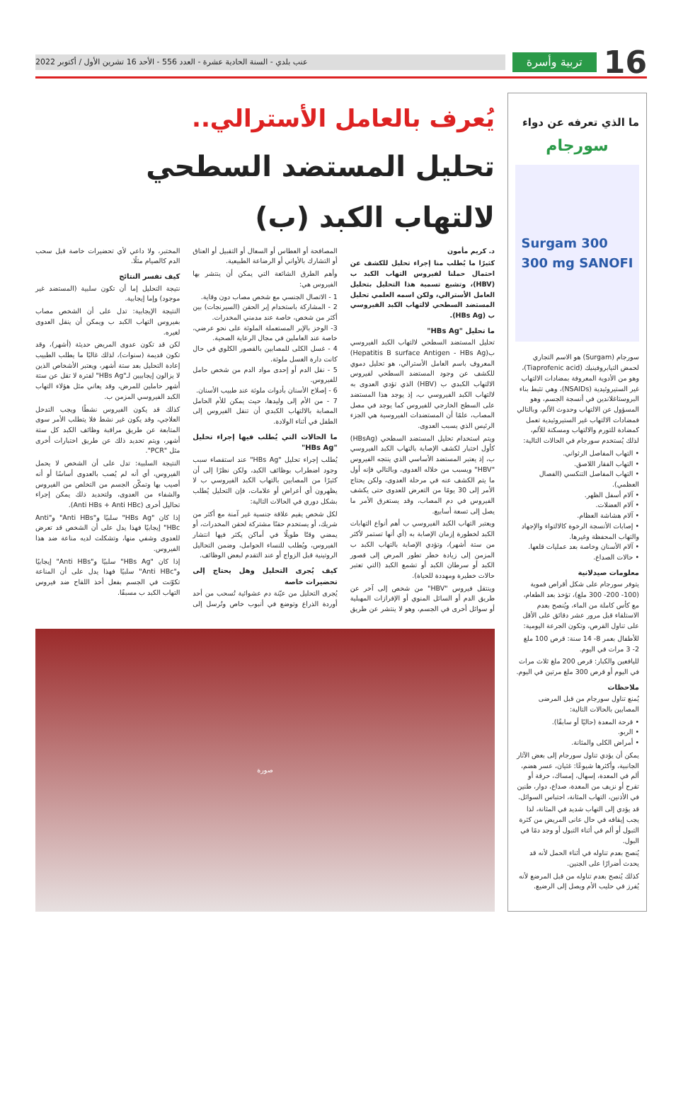16
تربية وأسرة
عنب بلدي - السنة الحادية عشرة - العدد 556 - الأحد 16 تشرين الأول / أكتوبر 2022
ما الذي تعرفه عن دواء
سورجام
Surgam 300
300 mg SANOFI
سورجام (Surgam) هو الاسم التجاري لحمض التيابروفينيك (Tiaprofenic acid)، وهو من الأدوية المعروفة بمضادات الالتهاب غير الستيروئيدية (NSAIDs)، وهي تثبط بناء البروستاغلاندين في أنسجة الجسم، وهو المسؤول عن الالتهاب وحدوث الألم، وبالتالي فمضادات الالتهاب غير الستيروئيدية تعمل كمضادة للتورم والالتهاب ومسكنة للألم، لذلك يُستخدم سورجام في الحالات التالية:
• التهاب المفاصل الرثواني.
• التهاب الفقار اللاصق.
• التهاب المفاصل التنكسي (الفصال العظمي).
• آلام أسفل الظهر.
• آلام العضلات.
• آلام هشاشة العظام.
• إصابات الأنسجة الرخوة كالالتواء والإجهاد والتهاب المحفظة وغيرها.
• آلام الأسنان وخاصة بعد عمليات قلعها.
• حالات الصداع.
معلومات صيدلانية
يتوفر سورجام على شكل أقراص فموية (100- 200- 300 ملغ)، تؤخذ بعد الطعام، مع كأس كاملة من الماء، ويُنصح بعدم الاستلقاء قبل مرور عشر دقائق على الأقل على تناول القرص، وتكون الجرعة اليومية:
للأطفال بعمر 8- 14 سنة: قرص 100 ملغ 2- 3 مرات في اليوم.
لليافعين والكبار: قرص 200 ملغ ثلاث مرات في اليوم أو قرص 300 ملغ مرتين في اليوم.
ملاحظات
يُمنع تناول سورجام من قبل المرضى المصابين بالحالات التالية:
• قرحة المعدة (حاليًا أو سابقًا).
• الربو.
• أمراض الكلى والمثانة.
يمكن أن يؤدي تناول سورجام إلى بعض الآثار الجانبية، وأكثرها شيوعًا: غثيان، عسر هضم، ألم في المعدة، إسهال، إمساك، حرقة أو تقرح أو نزيف من المعدة، صداع، دوار، طنين في الأذنين، التهاب المثانة، احتباس السوائل.
قد يؤدي إلى التهاب شديد في المثانة، لذا يجب إيقافه في حال عانى المريض من كثرة التبول أو ألم في أثناء التبول أو وجد دمًا في البول.
يُنصح بعدم تناوله في أثناء الحمل لأنه قد يحدث أضرارًا على الجنين.
كذلك يُنصح بعدم تناوله من قبل المرضع لأنه يُفرز في حليب الأم ويصل إلى الرضيع.
يُعرف بالعامل الأسترالي..
تحليل المستضد السطحي
لالتهاب الكبد (ب)
د. كريم مأمون
كثيرًا ما يُطلب منا إجراء تحليل للكشف عن احتمال حملنا لفيروس التهاب الكبد ب (HBV)، وتشيع تسمية هذا التحليل بتحليل العامل الأسترالي، ولكن اسمه العلمي تحليل المستضد السطحي لالتهاب الكبد الفيروسي ب (HBs Ag).
ما تحليل "HBs Ag"
تحليل المستضد السطحي لالتهاب الكبد الفيروسي ب(Hepatitis B surface Antigen - HBs Ag) المعروف باسم العامل الأسترالي، هو تحليل دموي للكشف عن وجود المستضد السطحي لفيروس الالتهاب الكبدي ب (HBV) الذي تؤدي العدوى به لالتهاب الكبد الفيروسي ب، إذ يوجد هذا المستضد على السطح الخارجي للفيروس كما يوجد في مصل المصاب، علمًا أن المستضدات الفيروسية هي الجزء الرئيس الذي يسبب العدوى.
ويتم استخدام تحليل المستضد السطحي (HBsAg) كأول اختبار لكشف الإصابة بالتهاب الكبد الفيروسي ب، إذ يعتبر المستضد الأساسي الذي ينتجه الفيروس "HBV" ويسبب من خلاله العدوى، وبالتالي فإنه أول ما يتم الكشف عنه في مرحلة العدوى، ولكن يحتاج الأمر إلى 30 يومًا من التعرض للعدوى حتى يكشف الفيروس في دم المصاب، وقد يستغرق الأمر ما يصل إلى تسعة أسابيع.
ويعتبر التهاب الكبد الفيروسي ب أهم أنواع التهابات الكبد لخطورة إزمان الإصابة به (أي أنها تستمر لأكثر من ستة أشهر)، وتؤدي الإصابة بالتهاب الكبد ب المزمن إلى زيادة خطر تطور المرض إلى قصور الكبد أو سرطان الكبد أو تشمع الكبد (التي تعتبر حالات خطيرة ومهددة للحياة).
وينتقل فيروس "HBV" من شخص إلى آخر عن طريق الدم أو السائل المنوي أو الإفرازات المهبلية أو سوائل أخرى في الجسم، وهو لا ينتشر عن طريق المصافحة أو العطاس أو السعال أو التقبيل أو العناق أو التشارك بالأواني أو الرضاعة الطبيعية.
وأهم الطرق الشائعة التي يمكن أن ينتشر بها الفيروس هي:
1 - الاتصال الجنسي مع شخص مصاب دون وقاية.
2 - المشاركة باستخدام إبر الحقن (السيرنجات) بين أكثر من شخص، خاصة عند مدمني المخدرات.
3- الوخز بالإبر المستعملة الملوثة على نحو عرضي، خاصة عند العاملين في مجال الرعاية الصحية.
4 - غسل الكلى للمصابين بالقصور الكلوي في حال كانت دارة الغسل ملوثة.
5 - نقل الدم أو إحدى مواد الدم من شخص حامل للفيروس.
6 - إصلاح الأسنان بأدوات ملوثة عند طبيب الأسنان.
7 - من الأم إلى وليدها، حيث يمكن للأم الحامل المصابة بالالتهاب الكبدي أن تنقل الفيروس إلى الطفل في أثناء الولادة.
ما الحالات التي يُطلب فيها إجراء تحليل "HBs Ag"
يُطلب إجراء تحليل "HBs Ag" عند استقصاء سبب وجود اضطراب بوظائف الكبد، ولكن نظرًا إلى أن كثيرًا من المصابين بالتهاب الكبد الفيروسي ب لا يظهرون أي أعراض أو علامات، فإن التحليل يُطلب بشكل دوري في الحالات التالية:
لكل شخص يقيم علاقة جنسية غير آمنة مع أكثر من شريك، أو يستخدم حقنًا مشتركة لحقن المخدرات، أو يمضي وقتًا طويلًا في أماكن يكثر فيها انتشار الفيروس، ويُطلب للنساء الحوامل، وضمن التحاليل الروتينية قبل الزواج أو عند التقدم لبعض الوظائف.
كيف يُجرى التحليل وهل يحتاج إلى تحضيرات خاصة
يُجرى التحليل من عيّنة دم عشوائية تُسحب من أحد أوردة الذراع وتوضع في أنبوب خاص وتُرسل إلى المختبر، ولا داعي لأي تحضيرات خاصة قبل سحب الدم كالصيام مثلًا.
كيف تفسر النتائج
نتيجة التحليل إما أن تكون سلبية (المستضد غير موجود) وإما إيجابية.
النتيجة الإيجابية: تدل على أن الشخص مصاب بفيروس التهاب الكبد ب ويمكن أن ينقل العدوى لغيره.
لكن قد تكون عدوى المريض حديثة (أشهر)، وقد تكون قديمة (سنوات)، لذلك غالبًا ما يطلب الطبيب إعادة التحليل بعد ستة أشهر، ويعتبر الأشخاص الذين لا يزالون إيجابيين لـ"HBs Ag" لفترة لا تقل عن ستة أشهر حاملين للمرض، وقد يعاني مثل هؤلاء التهاب الكبد الفيروسي المزمن ب.
كذلك قد يكون الفيروس نشطًا ويجب التدخل العلاجي، وقد يكون غير نشط فلا يتطلب الأمر سوى المتابعة عن طريق مراقبة وظائف الكبد كل ستة أشهر، ويتم تحديد ذلك عن طريق اختبارات أخرى مثل "PCR".
النتيجة السلبية: تدل على أن الشخص لا يحمل الفيروس، أي أنه لم يُصب بالعدوى أساسًا أو أنه أصيب بها وتمكّن الجسم من التخلص من الفيروس والشفاء من العدوى، ولتحديد ذلك يمكن إجراء تحاليل أخرى (Anti HBs + Anti HBc).
إذا كان "HBs Ag" سلبيًا و"Anti HBs" و"Anti HBc" إيجابيًا فهذا يدل على أن الشخص قد تعرض للعدوى وشفي منها، وتشكلت لديه مناعة ضد هذا الفيروس.
إذا كان "HBs Ag" سلبيًا و"Anti HBs" إيجابيًا و"Anti HBc" سلبيًا فهذا يدل على أن المناعة تكوّنت في الجسم بفعل أخذ اللقاح ضد فيروس التهاب الكبد ب مسبقًا.
صورة